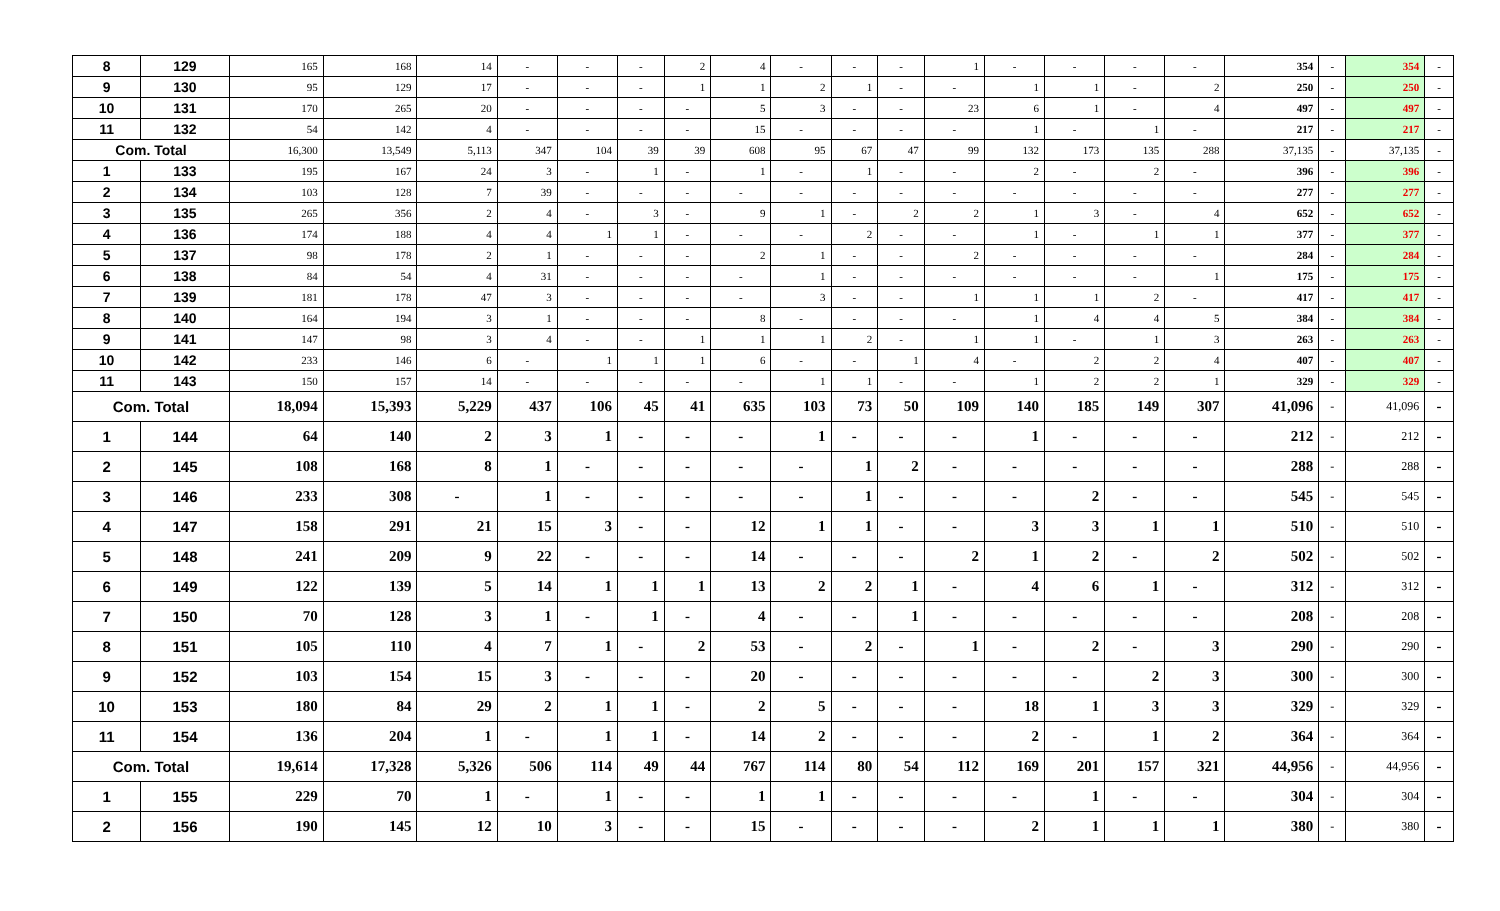| 8 | 129 | 165 | 168 | 14 | - | - | - | 2 | 4 | - | - | - | 1 | - | - | - | - | 354 | - | 354 | - |
| 9 | 130 | 95 | 129 | 17 | - | - | - | 1 | 1 | 2 | 1 | - | - | 1 | 1 | - | 2 | 250 | - | 250 | - |
| 10 | 131 | 170 | 265 | 20 | - | - | - | - | 5 | 3 | - | - | 23 | 6 | 1 | - | 4 | 497 | - | 497 | - |
| 11 | 132 | 54 | 142 | 4 | - | - | - | - | 15 | - | - | - | - | 1 | - | 1 | - | 217 | - | 217 | - |
| Com. Total | | 16,300 | 13,549 | 5,113 | 347 | 104 | 39 | 39 | 608 | 95 | 67 | 47 | 99 | 132 | 173 | 135 | 288 | 37,135 | - | 37,135 | - |
| 1 | 133 | 195 | 167 | 24 | 3 | - | 1 | - | 1 | - | 1 | - | - | 2 | - | 2 | - | 396 | - | 396 | - |
| 2 | 134 | 103 | 128 | 7 | 39 | - | - | - | - | - | - | - | - | - | - | - | - | 277 | - | 277 | - |
| 3 | 135 | 265 | 356 | 2 | 4 | - | 3 | - | 9 | 1 | - | 2 | 2 | 1 | 3 | - | 4 | 652 | - | 652 | - |
| 4 | 136 | 174 | 188 | 4 | 4 | 1 | 1 | - | - | - | 2 | - | - | 1 | - | 1 | 1 | 377 | - | 377 | - |
| 5 | 137 | 98 | 178 | 2 | 1 | - | - | - | 2 | 1 | - | - | 2 | - | - | - | - | 284 | - | 284 | - |
| 6 | 138 | 84 | 54 | 4 | 31 | - | - | - | - | 1 | - | - | - | - | - | - | 1 | 175 | - | 175 | - |
| 7 | 139 | 181 | 178 | 47 | 3 | - | - | - | - | 3 | - | - | 1 | 1 | 1 | 2 | - | 417 | - | 417 | - |
| 8 | 140 | 164 | 194 | 3 | 1 | - | - | - | 8 | - | - | - | - | 1 | 4 | 4 | 5 | 384 | - | 384 | - |
| 9 | 141 | 147 | 98 | 3 | 4 | - | - | 1 | 1 | 1 | 2 | - | 1 | 1 | - | 1 | 3 | 263 | - | 263 | - |
| 10 | 142 | 233 | 146 | 6 | - | 1 | 1 | 1 | 6 | - | - | 1 | 4 | - | 2 | 2 | 4 | 407 | - | 407 | - |
| 11 | 143 | 150 | 157 | 14 | - | - | - | - | - | 1 | 1 | - | - | 1 | 2 | 2 | 1 | 329 | - | 329 | - |
| Com. Total | | 18,094 | 15,393 | 5,229 | 437 | 106 | 45 | 41 | 635 | 103 | 73 | 50 | 109 | 140 | 185 | 149 | 307 | 41,096 | - | 41,096 | - |
| 1 | 144 | 64 | 140 | 2 | 3 | 1 | - | - | - | 1 | - | - | - | 1 | - | - | - | 212 | - | 212 | - |
| 2 | 145 | 108 | 168 | 8 | 1 | - | - | - | - | - | 1 | 2 | - | - | - | - | - | 288 | - | 288 | - |
| 3 | 146 | 233 | 308 | - | 1 | - | - | - | - | - | 1 | - | - | - | 2 | - | - | 545 | - | 545 | - |
| 4 | 147 | 158 | 291 | 21 | 15 | 3 | - | - | 12 | 1 | 1 | - | - | 3 | 3 | 1 | 1 | 510 | - | 510 | - |
| 5 | 148 | 241 | 209 | 9 | 22 | - | - | - | 14 | - | - | - | 2 | 1 | 2 | - | 2 | 502 | - | 502 | - |
| 6 | 149 | 122 | 139 | 5 | 14 | 1 | 1 | 1 | 13 | 2 | 2 | 1 | - | 4 | 6 | 1 | - | 312 | - | 312 | - |
| 7 | 150 | 70 | 128 | 3 | 1 | - | 1 | - | 4 | - | - | 1 | - | - | - | - | - | 208 | - | 208 | - |
| 8 | 151 | 105 | 110 | 4 | 7 | 1 | - | 2 | 53 | - | 2 | - | 1 | - | 2 | - | 3 | 290 | - | 290 | - |
| 9 | 152 | 103 | 154 | 15 | 3 | - | - | - | 20 | - | - | - | - | - | - | 2 | 3 | 300 | - | 300 | - |
| 10 | 153 | 180 | 84 | 29 | 2 | 1 | 1 | - | 2 | 5 | - | - | - | 18 | 1 | 3 | 3 | 329 | - | 329 | - |
| 11 | 154 | 136 | 204 | 1 | - | 1 | 1 | - | 14 | 2 | - | - | - | 2 | - | 1 | 2 | 364 | - | 364 | - |
| Com. Total | | 19,614 | 17,328 | 5,326 | 506 | 114 | 49 | 44 | 767 | 114 | 80 | 54 | 112 | 169 | 201 | 157 | 321 | 44,956 | - | 44,956 | - |
| 1 | 155 | 229 | 70 | 1 | - | 1 | - | - | 1 | 1 | - | - | - | - | 1 | - | - | 304 | - | 304 | - |
| 2 | 156 | 190 | 145 | 12 | 10 | 3 | - | - | 15 | - | - | - | - | 2 | 1 | 1 | 1 | 380 | - | 380 | - |